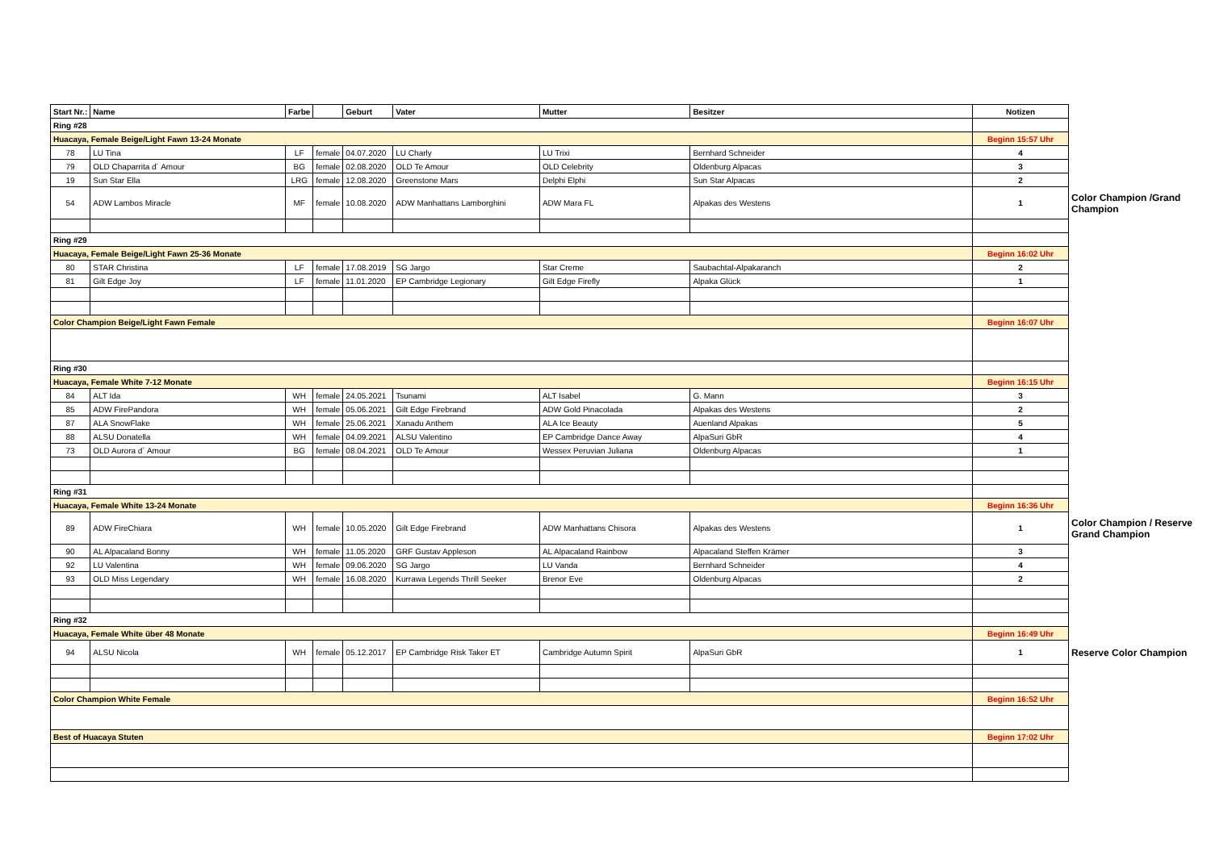| Start Nr.: | Name | Farbe | | Geburt | Vater | Mutter | Besitzer | Notizen | |
| Ring #28 | | | | | | | | | |
| Huacaya, Female Beige/Light Fawn 13-24 Monate | | | | | | | | Beginn 15:57 Uhr | |
| 78 | LU Tina | LF | female | 04.07.2020 | LU Charly | LU Trixi | Bernhard Schneider | 4 | |
| 79 | OLD Chaparrita d´ Amour | BG | female | 02.08.2020 | OLD Te Amour | OLD Celebrity | Oldenburg Alpacas | 3 | |
| 19 | Sun Star Ella | LRG | female | 12.08.2020 | Greenstone Mars | Delphi Elphi | Sun Star Alpacas | 2 | |
| 54 | ADW Lambos Miracle | MF | female | 10.08.2020 | ADW Manhattans Lamborghini | ADW Mara FL | Alpakas des Westens | 1 | Color Champion /Grand Champion |
| Ring #29 | | | | | | | | | |
| Huacaya, Female Beige/Light Fawn 25-36 Monate | | | | | | | | Beginn 16:02 Uhr | |
| 80 | STAR Christina | LF | female | 17.08.2019 | SG Jargo | Star Creme | Saubachtal-Alpakaranch | 2 | |
| 81 | Gilt Edge Joy | LF | female | 11.01.2020 | EP Cambridge Legionary | Gilt Edge Firefly | Alpaka Glück | 1 | |
| Color Champion Beige/Light Fawn Female | | | | | | | | Beginn 16:07 Uhr | |
| Ring #30 | | | | | | | | | |
| Huacaya, Female White 7-12 Monate | | | | | | | | Beginn 16:15 Uhr | |
| 84 | ALT Ida | WH | female | 24.05.2021 | Tsunami | ALT Isabel | G. Mann | 3 | |
| 85 | ADW FirePandora | WH | female | 05.06.2021 | Gilt Edge Firebrand | ADW Gold Pinacolada | Alpakas des Westens | 2 | |
| 87 | ALA SnowFlake | WH | female | 25.06.2021 | Xanadu Anthem | ALA Ice Beauty | Auenland Alpakas | 5 | |
| 88 | ALSU Donatella | WH | female | 04.09.2021 | ALSU Valentino | EP Cambridge Dance Away | AlpaSuri GbR | 4 | |
| 73 | OLD Aurora d´ Amour | BG | female | 08.04.2021 | OLD Te Amour | Wessex Peruvian Juliana | Oldenburg Alpacas | 1 | |
| Ring #31 | | | | | | | | | |
| Huacaya, Female White 13-24 Monate | | | | | | | | Beginn 16:36 Uhr | |
| 89 | ADW FireChiara | WH | female | 10.05.2020 | Gilt Edge Firebrand | ADW Manhattans Chisora | Alpakas des Westens | 1 | Color Champion / Reserve Grand Champion |
| 90 | AL Alpacaland Bonny | WH | female | 11.05.2020 | GRF Gustav Appleson | AL Alpacaland Rainbow | Alpacaland Steffen Krämer | 3 | |
| 92 | LU Valentina | WH | female | 09.06.2020 | SG Jargo | LU Vanda | Bernhard Schneider | 4 | |
| 93 | OLD Miss Legendary | WH | female | 16.08.2020 | Kurrawa Legends Thrill Seeker | Brenor Eve | Oldenburg Alpacas | 2 | |
| Ring #32 | | | | | | | | | |
| Huacaya, Female White über 48 Monate | | | | | | | | Beginn 16:49 Uhr | |
| 94 | ALSU Nicola | WH | female | 05.12.2017 | EP Cambridge Risk Taker ET | Cambridge Autumn Spirit | AlpaSuri GbR | 1 | Reserve Color Champion |
| Color Champion White Female | | | | | | | | Beginn 16:52 Uhr | |
| Best of Huacaya Stuten | | | | | | | | Beginn 17:02 Uhr | |